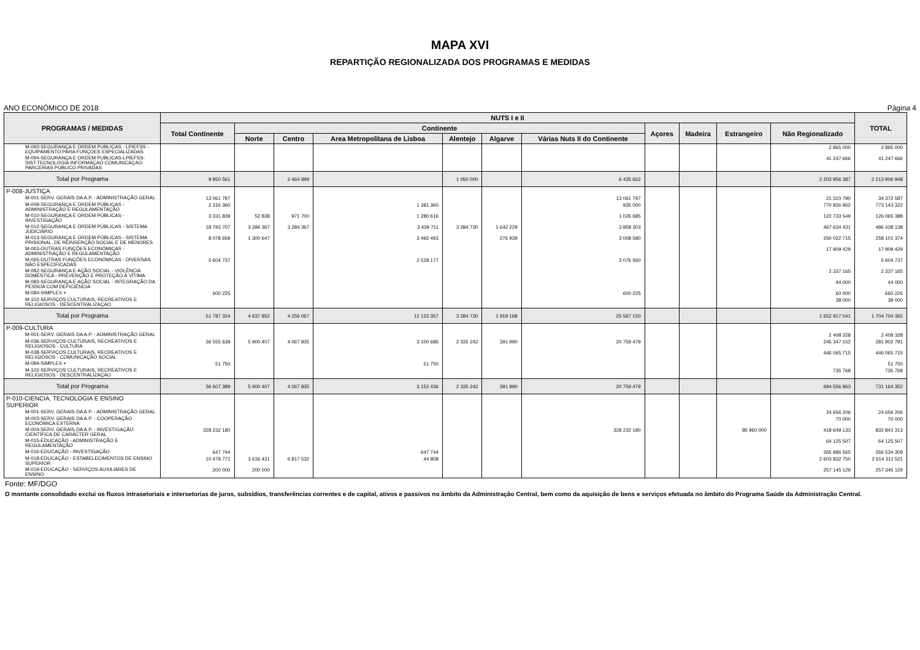MAPA XVI
REPARTIÇÃO REGIONALIZADA DOS PROGRAMAS E MEDIDAS
ANO ECONÓMICO DE 2018 Página 4
| PROGRAMAS / MEDIDAS | NUTS I e II | | | | | | | | | | | TOTAL |
| --- | --- | --- | --- | --- | --- | --- | --- | --- | --- | --- | --- | --- |
| | Total Continente | Continente | | | | | | Açores | Madeira | Estrangeiro | Não Regionalizado | |
| | | Norte | Centro | Area Metropolitana de Lisboa | Alentejo | Algarve | Várias Nuts II do Continente | | | | | |
| M-093-SEGURANÇA E ORDEM PUBLICAS - LPIEFSS - EQUIPAMENTO PARA FUNÇOES ESPECIALIZADAS | | | | | | | | | | | 2 865 000 | 2 865 000 |
| M-094-SEGURANÇA E ORDEM PUBLICAS-LPIEFSS-SIST.TECNOLOGIA INFORMAÇAO COMUNICAÇAO-PARCERIAS PUBLICO PRIVADAS | | | | | | | | | | | 41 247 666 | 41 247 666 |
| Total por Programa | 9 950 561 | | 2 464 899 | | 1 050 000 | | 6 435 662 | | | | 2 203 956 387 | 2 213 906 948 |
| P-008-JUSTIÇA | | | | | | | | | | | | |
| M-001-SERV. GERAIS DA A.P. - ADMINISTRAÇÃO GERAL | 13 061 797 | | | | | | 13 061 797 | | | | 21 310 790 | 34 372 587 |
| M-009-SEGURANÇA E ORDEM PÚBLICAS - ADMINISTRAÇÃO E REGULAMENTAÇÃO | 2 316 360 | | | 1 381 360 | | | 935 000 | | | | 770 826 962 | 773 143 322 |
| M-010-SEGURANÇA E ORDEM PÚBLICAS - INVESTIGAÇÃO | 3 331 839 | 52 838 | 971 700 | 1 280 616 | | | 1 026 685 | | | | 122 733 549 | 126 065 388 |
| M-012-SEGURANÇA E ORDEM PÚBLICAS - SISTEMA JUDICIÁRIO | 18 793 707 | 3 284 367 | 3 284 367 | 3 439 711 | 3 284 730 | 1 642 229 | 3 858 303 | | | | 467 634 431 | 486 428 138 |
| M-013-SEGURANÇA E ORDEM PÚBLICAS - SISTEMA PRISIONAL, DE REINSERÇÃO SOCIAL E DE MENORES | 8 078 659 | 1 300 647 | | 3 492 493 | | 276 939 | 3 008 580 | | | | 250 022 715 | 258 101 374 |
| M-063-OUTRAS FUNÇÕES ECONÓMICAS - ADMINISTRAÇÃO E REGULAMENTAÇÃO | | | | | | | | | | | 17 909 429 | 17 909 429 |
| M-065-OUTRAS FUNÇÕES ECONÓMICAS - DIVERSAS NÃO ESPECIFICADAS | 5 604 737 | | | 2 528 177 | | | 3 076 560 | | | | | 5 604 737 |
| M-082-SEGURANÇA E AÇÃO SOCIAL - VIOLÊNCIA DOMÉSTICA - PREVENÇÃO E PROTEÇÃO À VÍTIMA | | | | | | | | | | | 2 337 165 | 2 337 165 |
| M-083-SEGURANÇA E AÇÃO SOCIAL - INTEGRAÇÃO DA PESSOA COM DEFICIÊNCIA | | | | | | | | | | | 44 000 | 44 000 |
| M-084-SIMPLEX + | 600 225 | | | | | | 600 225 | | | | 60 000 | 660 225 |
| M-102-SERVIÇOS CULTURAIS, RECREATIVOS E RELIGIOSOS - DESCENTRALIZAÇAO | | | | | | | | | | | 38 000 | 38 000 |
| Total por Programa | 51 787 324 | 4 637 852 | 4 256 067 | 12 122 357 | 3 284 730 | 1 919 168 | 25 567 150 | | | | 1 652 917 041 | 1 704 704 365 |
| P-009-CULTURA | | | | | | | | | | | | |
| M-001-SERV. GERAIS DA A.P. - ADMINISTRAÇÃO GERAL | | | | | | | | | | | 2 408 328 | 2 408 328 |
| M-036-SERVIÇOS CULTURAIS, RECREATIVOS E RELIGIOSOS - CULTURA | 36 555 639 | 5 900 407 | 4 067 835 | 3 100 686 | 2 335 242 | 391 990 | 20 759 479 | | | | 245 347 152 | 281 902 791 |
| M-038-SERVIÇOS CULTURAIS, RECREATIVOS E RELIGIOSOS - COMUNICAÇÃO SOCIAL | | | | | | | | | | | 446 065 715 | 446 065 715 |
| M-084-SIMPLEX + | 51 750 | | | 51 750 | | | | | | | | 51 750 |
| M-102-SERVIÇOS CULTURAIS, RECREATIVOS E RELIGIOSOS - DESCENTRALIZAÇAO | | | | | | | | | | | 735 768 | 735 768 |
| Total por Programa | 36 607 389 | 5 900 407 | 4 067 835 | 3 152 436 | 2 335 242 | 391 990 | 20 759 479 | | | | 694 556 963 | 731 164 352 |
| P-010-CIENCIA, TECNOLOGIA E ENSINO SUPERIOR | | | | | | | | | | | | |
| M-001-SERV. GERAIS DA A.P. - ADMINISTRAÇÃO GERAL | | | | | | | | | | | 24 656 206 | 24 656 206 |
| M-003-SERV. GERAIS DA A.P. - COOPERAÇÃO ECONÓMICA EXTERNA | | | | | | | | | | | 70 000 | 70 000 |
| M-004-SERV. GERAIS DA A.P. - INVESTIGAÇÃO CIENTÍFICA DE CARÁCTER GERAL | 328 232 180 | | | | | | 328 232 180 | | | 85 960 000 | 418 649 133 | 832 841 313 |
| M-015-EDUCAÇÃO - ADMINISTRAÇÃO E REGULAMENTAÇÃO | | | | | | | | | | | 64 125 507 | 64 125 507 |
| M-016-EDUCAÇÃO - INVESTIGAÇÃO | 647 744 | | | 647 744 | | | | | | | 265 886 565 | 266 534 309 |
| M-018-EDUCAÇÃO - ESTABELECIMENTOS DE ENSINO SUPERIOR | 10 478 771 | 3 616 431 | 6 817 532 | 44 808 | | | | | | | 2 603 832 750 | 2 614 311 521 |
| M-019-EDUCAÇÃO - SERVIÇOS AUXILIARES DE ENSINO | 200 000 | 200 000 | | | | | | | | | 257 145 129 | 257 345 129 |
Fonte: MF/DGO
O montante consolidado exclui os fluxos intrasetoriais e intersetorias de juros, subsídios, transferências correntes e de capital, ativos e passivos no âmbito da Administração Central, bem como da aquisição de bens e serviços efetuada no âmbito do Programa Saúde da Administração Central.